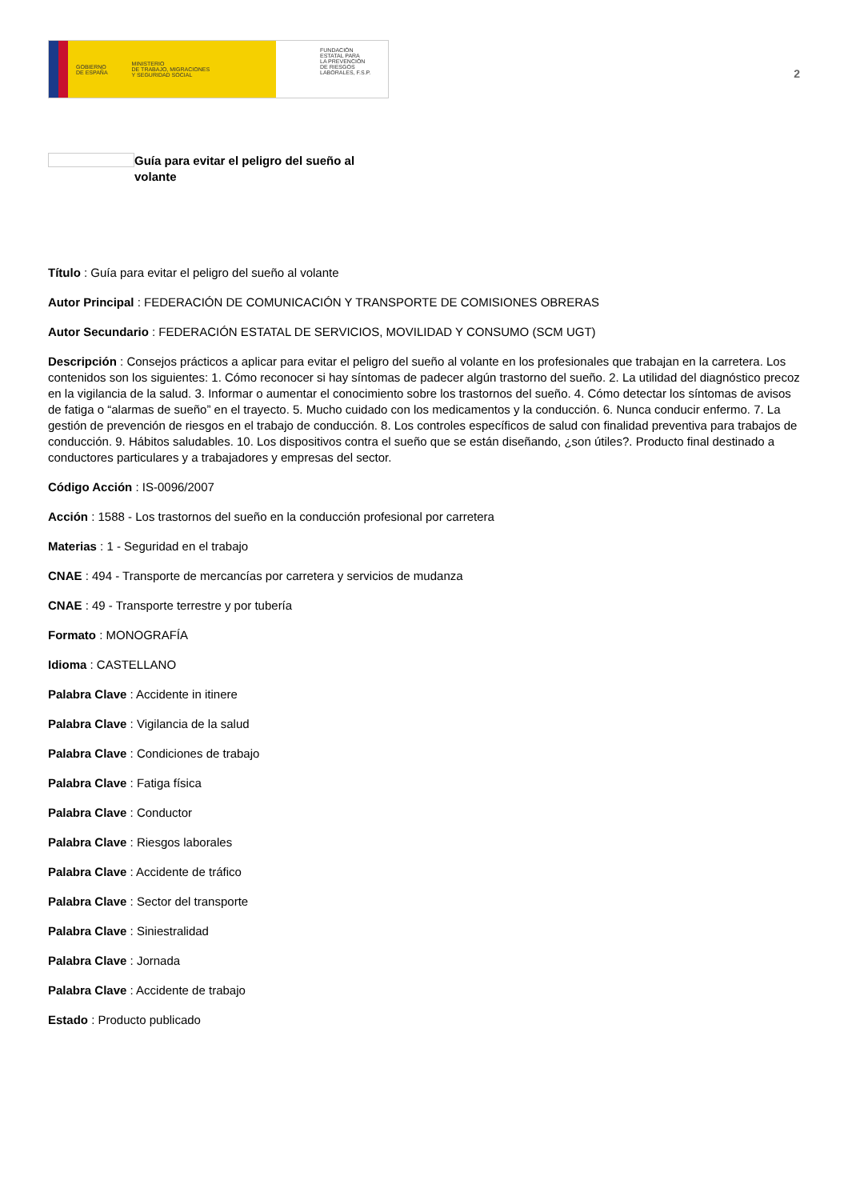GOBIERNO
DE ESPAÑA MINISTERIO
DE TRABAJO, MIGRACIONES
Y SEGURIDAD SOCIAL
FUNDACIÓN
ESTATAL PARA
LA PREVENCIÓN
DE RIESGOS
LABORALES, F.S.P.
2
Guía para evitar el peligro del sueño al volante
Título : Guía para evitar el peligro del sueño al volante
Autor Principal : FEDERACIÓN DE COMUNICACIÓN Y TRANSPORTE DE COMISIONES OBRERAS
Autor Secundario : FEDERACIÓN ESTATAL DE SERVICIOS, MOVILIDAD Y CONSUMO (SCM UGT)
Descripción : Consejos prácticos a aplicar para evitar el peligro del sueño al volante en los profesionales que trabajan en la carretera. Los contenidos son los siguientes: 1. Cómo reconocer si hay síntomas de padecer algún trastorno del sueño. 2. La utilidad del diagnóstico precoz en la vigilancia de la salud. 3. Informar o aumentar el conocimiento sobre los trastornos del sueño. 4. Cómo detectar los síntomas de avisos de fatiga o “alarmas de sueño” en el trayecto. 5. Mucho cuidado con los medicamentos y la conducción. 6. Nunca conducir enfermo. 7. La gestión de prevención de riesgos en el trabajo de conducción. 8. Los controles específicos de salud con finalidad preventiva para trabajos de conducción. 9. Hábitos saludables. 10. Los dispositivos contra el sueño que se están diseñando, ¿son útiles?. Producto final destinado a conductores particulares y a trabajadores y empresas del sector.
Código Acción : IS-0096/2007
Acción : 1588 - Los trastornos del sueño en la conducción profesional por carretera
Materias : 1 - Seguridad en el trabajo
CNAE : 494 - Transporte de mercancías por carretera y servicios de mudanza
CNAE : 49 - Transporte terrestre y por tubería
Formato : MONOGRAFÍA
Idioma : CASTELLANO
Palabra Clave : Accidente in itinere
Palabra Clave : Vigilancia de la salud
Palabra Clave : Condiciones de trabajo
Palabra Clave : Fatiga física
Palabra Clave : Conductor
Palabra Clave : Riesgos laborales
Palabra Clave : Accidente de tráfico
Palabra Clave : Sector del transporte
Palabra Clave : Siniestralidad
Palabra Clave : Jornada
Palabra Clave : Accidente de trabajo
Estado : Producto publicado